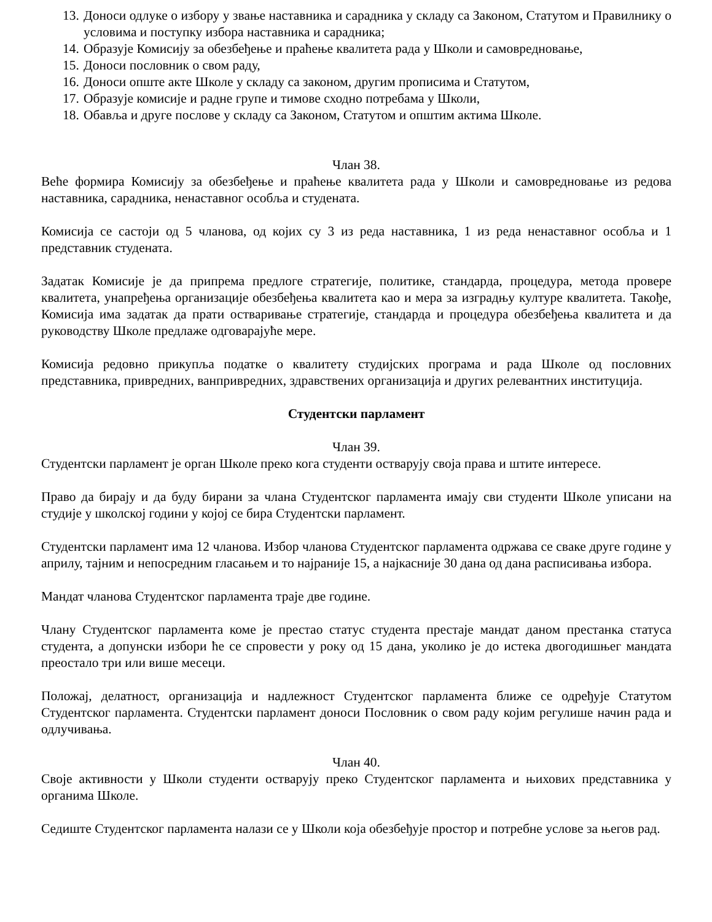13. Доноси одлуке о избору у звање наставника и сарадника у складу са Законом, Статутом и Правилнику о условима и поступку избора наставника и сарадника;
14. Образује Комисију за обезбеђење и праћење квалитета рада у Школи и самовредновање,
15. Доноси пословник о свом раду,
16. Доноси опште акте Школе у складу са законом, другим прописима и Статутом,
17. Образује комисије и радне групе и тимове сходно потребама у Школи,
18. Обавља и друге послове у складу са Законом, Статутом и општим актима Школе.
Члан 38.
Веће формира Комисију за обезбеђење и праћење квалитета рада у Школи и самовредновање из редова наставника, сарадника, ненаставног особља и студената.
Комисија се састоји од 5 чланова, од којих су 3 из реда наставника, 1 из реда ненаставног особља и 1 представник студената.
Задатак Комисије је да припрема предлоге стратегије, политике, стандарда, процедура, метода провере квалитета, унапређења организације обезбеђења квалитета као и мера за изградњу културе квалитета. Такође, Комисија има задатак да прати остваривање стратегије, стандарда и процедура обезбеђења квалитета и да руководству Школе предлаже одговарајуће мере.
Комисија редовно прикупља податке о квалитету студијских програма и рада Школе од пословних представника, привредних, ванпривредних, здравствених организација и других релевантних институција.
Студентски парламент
Члан 39.
Студентски парламент је орган Школе преко кога студенти остварују своја права и штите интересе.
Право да бирају и да буду бирани за члана Студентског парламента имају сви студенти Школе уписани на студије у школској години у којој се бира Студентски парламент.
Студентски парламент има 12 чланова. Избор чланова Студентског парламента одржава се сваке друге године у априлу, тајним и непосредним гласањем и то најраније 15, а најкасније 30 дана од дана расписивања избора.
Мандат чланова Студентског парламента траје две године.
Члану Студентског парламента коме је престао статус студента престаје мандат даном престанка статуса студента, а допунски избори ће се спровести у року од 15 дана, уколико је до истека двогодишњег мандата преостало три или више месеци.
Положај, делатност, организација и надлежност Студентског парламента ближе се одређује Статутом Студентског парламента. Студентски парламент доноси Пословник о свом раду којим регулише начин рада и одлучивања.
Члан 40.
Своје активности у Школи студенти остварују преко Студентског парламента и њихових представника у органима Школе.
Седиште Студентског парламента налази се у Школи која обезбеђује простор и потребне услове за његов рад.